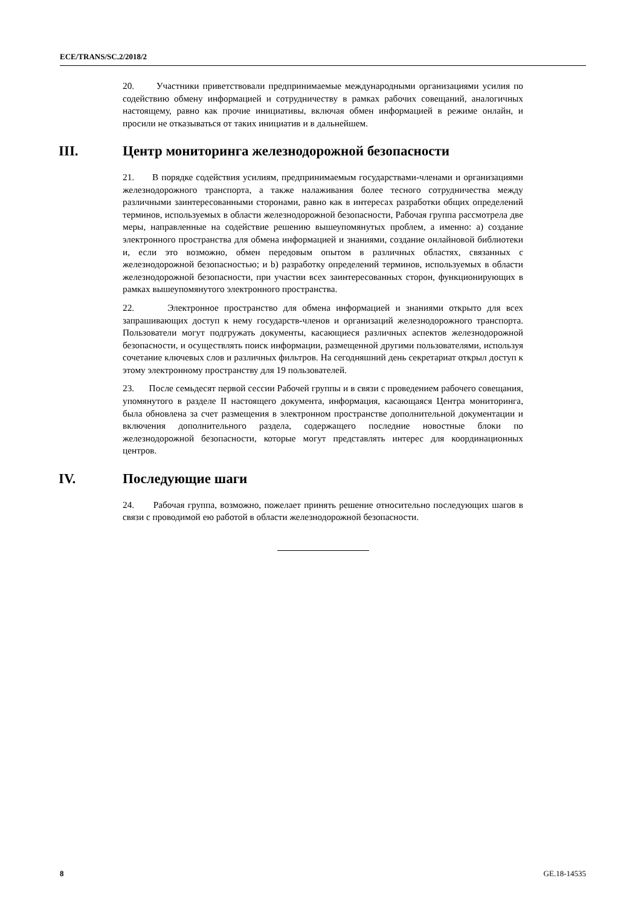ECE/TRANS/SC.2/2018/2
20. Участники приветствовали предпринимаемые международными организациями усилия по содействию обмену информацией и сотрудничеству в рамках рабочих совещаний, аналогичных настоящему, равно как прочие инициативы, включая обмен информацией в режиме онлайн, и просили не отказываться от таких инициатив и в дальнейшем.
III. Центр мониторинга железнодорожной безопасности
21. В порядке содействия усилиям, предпринимаемым государствами-членами и организациями железнодорожного транспорта, а также налаживания более тесного сотрудничества между различными заинтересованными сторонами, равно как в интересах разработки общих определений терминов, используемых в области железнодорожной безопасности, Рабочая группа рассмотрела две меры, направленные на содействие решению вышеупомянутых проблем, а именно: a) создание электронного пространства для обмена информацией и знаниями, создание онлайновой библиотеки и, если это возможно, обмен передовым опытом в различных областях, связанных с железнодорожной безопасностью; и b) разработку определений терминов, используемых в области железнодорожной безопасности, при участии всех заинтересованных сторон, функционирующих в рамках вышеупомянутого электронного пространства.
22. Электронное пространство для обмена информацией и знаниями открыто для всех запрашивающих доступ к нему государств-членов и организаций железнодорожного транспорта. Пользователи могут подгружать документы, касающиеся различных аспектов железнодорожной безопасности, и осуществлять поиск информации, размещенной другими пользователями, используя сочетание ключевых слов и различных фильтров. На сегодняшний день секретариат открыл доступ к этому электронному пространству для 19 пользователей.
23. После семьдесят первой сессии Рабочей группы и в связи с проведением рабочего совещания, упомянутого в разделе II настоящего документа, информация, касающаяся Центра мониторинга, была обновлена за счет размещения в электронном пространстве дополнительной документации и включения дополнительного раздела, содержащего последние новостные блоки по железнодорожной безопасности, которые могут представлять интерес для координационных центров.
IV. Последующие шаги
24. Рабочая группа, возможно, пожелает принять решение относительно последующих шагов в связи с проводимой ею работой в области железнодорожной безопасности.
8 GE.18-14535